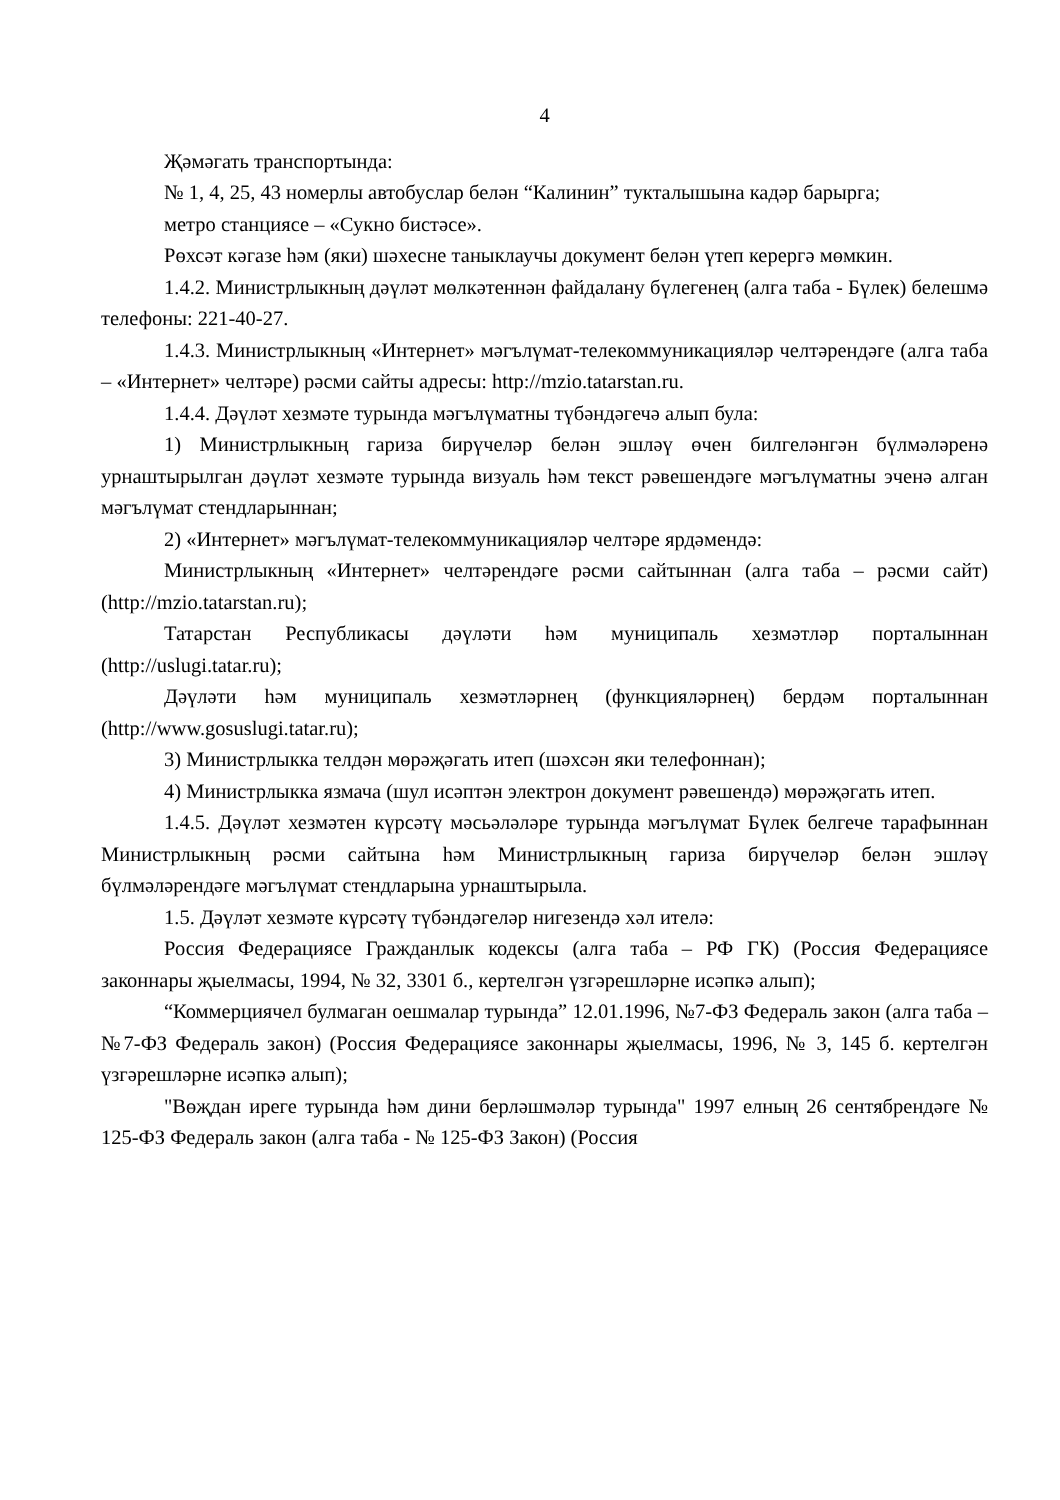4
Җәмәгать транспортында:
№ 1, 4, 25, 43 номерлы автобуслар белән “Калинин” тукталышына кадәр барырга;
метро станциясе – «Сукно бистәсе».
Рөхсәт кәгазе һәм (яки) шәхесне таныклаучы документ белән үтеп керергә мөмкин.
1.4.2. Министрлыкның дәүләт мөлкәтеннән файдалану бүлегенең (алга таба - Бүлек) белешмә телефоны: 221-40-27.
1.4.3. Министрлыкның «Интернет» мәгълүмат-телекоммуникацияләр челтәрендәге (алга таба – «Интернет» челтәре) рәсми сайты адресы: http://mzio.tatarstan.ru.
1.4.4. Дәүләт хезмәте турында мәгълүматны түбәндәгечә алып була:
1) Министрлыкның гариза бирүчеләр белән эшләү өчен билгеләнгән бүлмәләренә урнаштырылган дәүләт хезмәте турында визуаль һәм текст рәвешендәге мәгълүматны эченә алган мәгълүмат стендларыннан;
2) «Интернет» мәгълүмат-телекоммуникацияләр челтәре ярдәмендә:
Министрлыкның «Интернет» челтәрендәге рәсми сайтыннан (алга таба – рәсми сайт) (http://mzio.tatarstan.ru);
Татарстан Республикасы дәүләти һәм муниципаль хезмәтләр порталыннан (http://uslugi.tatar.ru);
Дәүләти һәм муниципаль хезмәтләрнең (функцияләрнең) бердәм порталыннан (http://www.gosuslugi.tatar.ru);
3) Министрлыкка телдән мөрәҗәгать итеп (шәхсән яки телефоннан);
4) Министрлыкка язмача (шул исәптән электрон документ рәвешендә) мөрәҗәгать итеп.
1.4.5. Дәүләт хезмәтен күрсәтү мәсьәләләре турында мәгълүмат Бүлек белгече тарафыннан Министрлыкның рәсми сайтына һәм Министрлыкның гариза бирүчеләр белән эшләү бүлмәләрендәге мәгълүмат стендларына урнаштырыла.
1.5. Дәүләт хезмәте күрсәтү түбәндәгеләр нигезендә хәл ителә:
Россия Федерациясе Гражданлык кодексы (алга таба – РФ ГК) (Россия Федерациясе законнары җыелмасы, 1994, № 32, 3301 б., кертелгән үзгәрешләрне исәпкә алып);
“Коммерциячел булмаган оешмалар турында” 12.01.1996, №7-ФЗ Федераль закон (алга таба – №7-ФЗ Федераль закон) (Россия Федерациясе законнары җыелмасы, 1996, № 3, 145 б. кертелгән үзгәрешләрне исәпкә алып);
"Вөҗдан иреге турында һәм дини берләшмәләр турында" 1997 елның 26 сентябрендәге № 125-ФЗ Федераль закон (алга таба - № 125-ФЗ Закон) (Россия